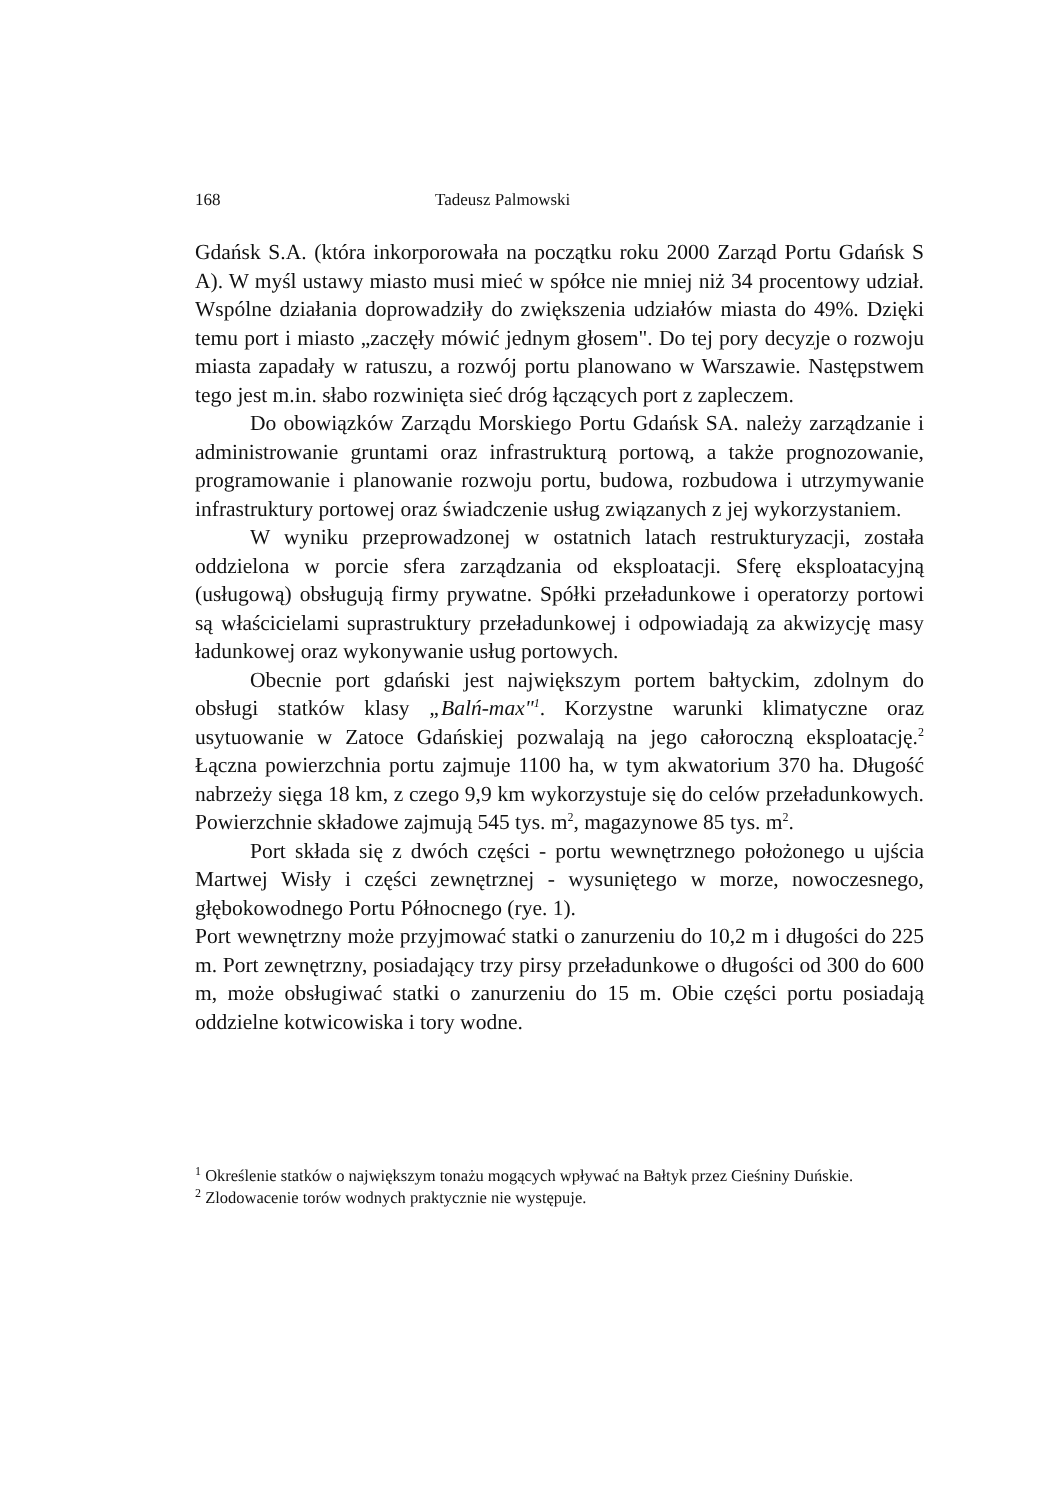168 Tadeusz Palmowski
Gdańsk S.A. (która inkorporowała na początku roku 2000 Zarząd Portu Gdańsk S A). W myśl ustawy miasto musi mieć w spółce nie mniej niż 34 procentowy udział. Wspólne działania doprowadziły do zwiększenia udziałów miasta do 49%. Dzięki temu port i miasto „zaczęły mówić jednym głosem". Do tej pory decyzje o rozwoju miasta zapadały w ratuszu, a rozwój portu planowano w Warszawie. Następstwem tego jest m.in. słabo rozwinięta sieć dróg łączących port z zapleczem.
Do obowiązków Zarządu Morskiego Portu Gdańsk SA. należy zarządzanie i administrowanie gruntami oraz infrastrukturą portową, a także prognozowanie, programowanie i planowanie rozwoju portu, budowa, rozbudowa i utrzymywanie infrastruktury portowej oraz świadczenie usług związanych z jej wykorzystaniem.
W wyniku przeprowadzonej w ostatnich latach restrukturyzacji, została oddzielona w porcie sfera zarządzania od eksploatacji. Sferę eksploatacyjną (usługową) obsługują firmy prywatne. Spółki przeładunkowe i operatorzy portowi są właścicielami suprastruktury przeładunkowej i odpowiadają za akwizycję masy ładunkowej oraz wykonywanie usług portowych.
Obecnie port gdański jest największym portem bałtyckim, zdolnym do obsługi statków klasy „Balń-max"<sup>1</sup>. Korzystne warunki klimatyczne oraz usytuowanie w Zatoce Gdańskiej pozwalają na jego całoroczną eksploatację.<sup>2</sup> Łączna powierzchnia portu zajmuje 1100 ha, w tym akwatorium 370 ha. Długość nabrzeży sięga 18 km, z czego 9,9 km wykorzystuje się do celów przeładunkowych. Powierzchnie składowe zajmują 545 tys. m<sup>2</sup>, magazynowe 85 tys. m<sup>2</sup>.
Port składa się z dwóch części - portu wewnętrznego położonego u ujścia Martwej Wisły i części zewnętrznej - wysuniętego w morze, nowoczesnego, głębokowodnego Portu Północnego (rye. 1).
Port wewnętrzny może przyjmować statki o zanurzeniu do 10,2 m i długości do 225 m. Port zewnętrzny, posiadający trzy pirsy przeładunkowe o długości od 300 do 600 m, może obsługiwać statki o zanurzeniu do 15 m. Obie części portu posiadają oddzielne kotwicowiska i tory wodne.
<sup>1</sup> Określenie statków o największym tonażu mogących wpływać na Bałtyk przez Cieśniny Duńskie.
<sup>2</sup> Zlodowacenie torów wodnych praktycznie nie występuje.